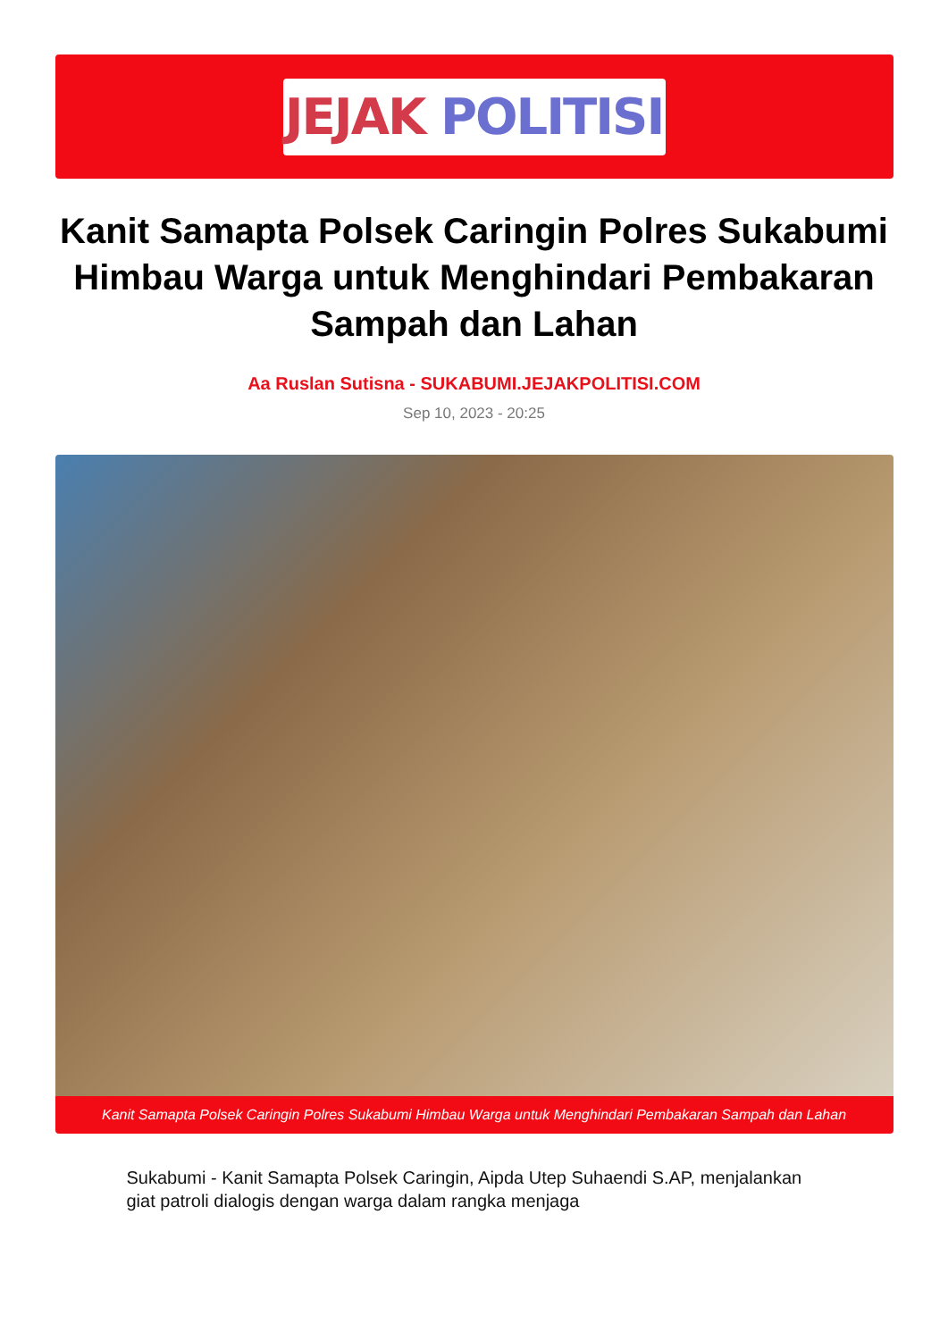JEJAK POLITISI
Kanit Samapta Polsek Caringin Polres Sukabumi Himbau Warga untuk Menghindari Pembakaran Sampah dan Lahan
Aa Ruslan Sutisna - SUKABUMI.JEJAKPOLITISI.COM
Sep 10, 2023 - 20:25
Kanit Samapta Polsek Caringin Polres Sukabumi Himbau Warga untuk Menghindari Pembakaran Sampah dan Lahan
Sukabumi - Kanit Samapta Polsek Caringin, Aipda Utep Suhaendi S.AP, menjalankan giat patroli dialogis dengan warga dalam rangka menjaga